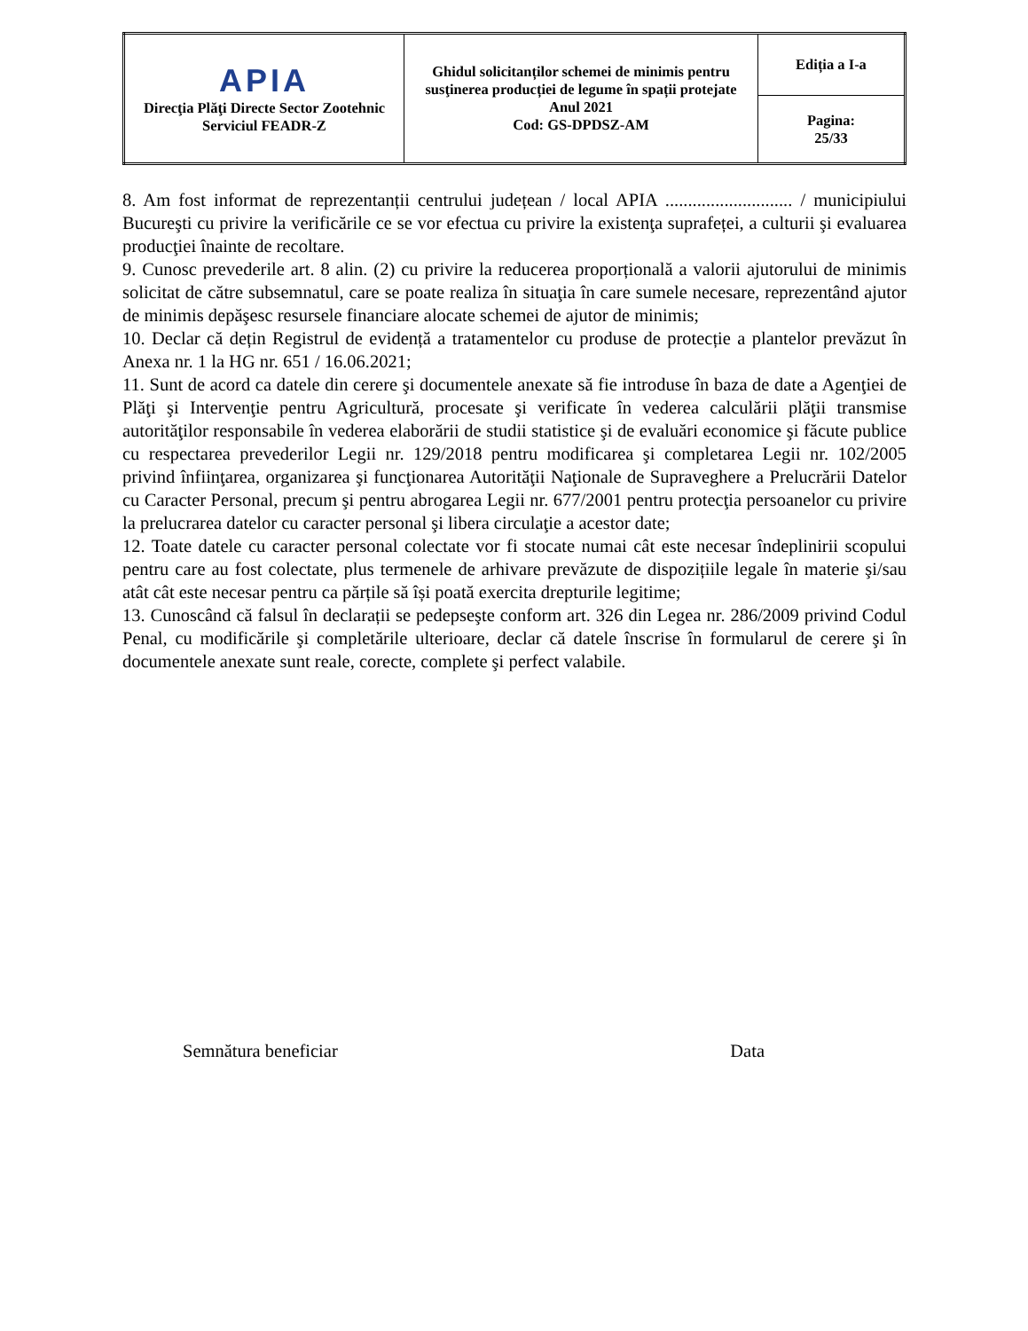| APIA Direcţia Plăţi Directe Sector Zootehnic Serviciul FEADR-Z | Ghidul solicitanților schemei de minimis pentru susţinerea producției de legume în spații protejate Anul 2021 Cod: GS-DPDSZ-AM | Ediția a I-a |
| | | Pagina: 25/33 |
8. Am fost informat de reprezentanții centrului județean / local APIA ............................ / municipiului Bucureşti cu privire la verificările ce se vor efectua cu privire la existenţa suprafeței, a culturii şi evaluarea producţiei înainte de recoltare.
9. Cunosc prevederile art. 8 alin. (2) cu privire la reducerea proporțională a valorii ajutorului de minimis solicitat de către subsemnatul, care se poate realiza în situaţia în care sumele necesare, reprezentând ajutor de minimis depăşesc resursele financiare alocate schemei de ajutor de minimis;
10. Declar că dețin Registrul de evidență a tratamentelor cu produse de protecție a plantelor prevăzut în Anexa nr. 1 la HG nr. 651 / 16.06.2021;
11. Sunt de acord ca datele din cerere şi documentele anexate să fie introduse în baza de date a Agenţiei de Plăţi şi Intervenţie pentru Agricultură, procesate şi verificate în vederea calculării plăţii transmise autorităţilor responsabile în vederea elaborării de studii statistice şi de evaluări economice şi făcute publice cu respectarea prevederilor Legii nr. 129/2018 pentru modificarea şi completarea Legii nr. 102/2005 privind înfiinţarea, organizarea şi funcţionarea Autorităţii Naţionale de Supraveghere a Prelucrării Datelor cu Caracter Personal, precum şi pentru abrogarea Legii nr. 677/2001 pentru protecţia persoanelor cu privire la prelucrarea datelor cu caracter personal şi libera circulaţie a acestor date;
12. Toate datele cu caracter personal colectate vor fi stocate numai cât este necesar îndeplinirii scopului pentru care au fost colectate, plus termenele de arhivare prevăzute de dispozițiile legale în materie şi/sau atât cât este necesar pentru ca părțile să își poată exercita drepturile legitime;
13. Cunoscând că falsul în declarații se pedepseşte conform art. 326 din Legea nr. 286/2009 privind Codul Penal, cu modificările şi completările ulterioare, declar că datele înscrise în formularul de cerere şi în documentele anexate sunt reale, corecte, complete şi perfect valabile.
Semnătura beneficiar Data